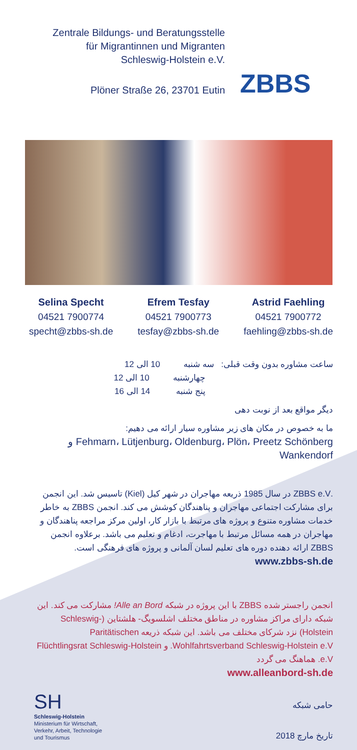Zentrale Bildungs- und Beratungsstelle
für Migrantinnen und Migranten
Schleswig-Holstein e.V.
Plöner Straße 26, 23701 Eutin
ZBBS
Selina Specht
04521 7900774
specht@zbbs-sh.de
Efrem Tesfay
04521 7900773
tesfay@zbbs-sh.de
Astrid Faehling
04521 7900772
faehling@zbbs-sh.de
ساعت مشاوره بدون وقت قبلی: سه شنبه 10 الی 12
چهارشنبه 10 الی 12
پنج شنبه 14 الی 16
دیگر مواقع بعد از نوبت دهی
ما به خصوص در مکان های زیر مشاوره سیار ارائه می دهیم:
Fehmarn، Lütjenburg، Oldenburg، Plön، Preetz Schönberg و Wankendorf
.ZBBS e.V در سال 1985 ذریعه مهاجران در شهر کیل (Kiel) تاسیس شد. این انجمن برای مشارکت اجتماعی مهاجران و پناهندگان کوشش می کند. انجمن ZBBS به خاطر خدمات مشاوره متنوع و پروژه های مرتبط با بازار کار، اولین مرکز مراجعه پناهندگان و مهاجران در همه مسائل مرتبط با مهاجرت، ادغام و تعلیم می باشد. برعلاوه انجمن ZBBS ارائه دهنده دوره های تعلیم لسان آلمانی و پروژه های فرهنگی است.
www.zbbs-sh.de
انجمن راجستر شده ZBBS با این پروژه در شبکه Alle an Bord! مشارکت می کند. این شبکه دارای مراکز مشاوره در مناطق مختلف اشلسویگ- هلشتاین (Schleswig-Holstein) نزد شرکای مختلف می باشد. این شبکه ذریعه Paritätischen Wohlfahrtsverband Schleswig-Holstein e.V. و Flüchtlingsrat Schleswig-Holstein e.V. هماهنگ می گردد
www.alleanbord-sh.de
SH
Schleswig-Holstein
Ministerium für Wirtschaft,
Verkehr, Arbeit, Technologie
und Tourismus
حامی شبکه
تاریخ مارچ 2018